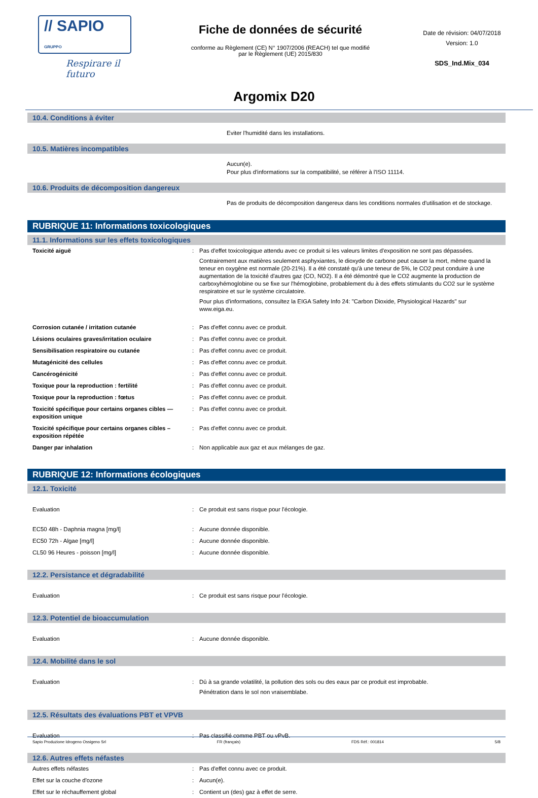// SAPIO GRUPPO
Respirare il futuro
Fiche de données de sécurité
conforme au Règlement (CE) N° 1907/2006 (REACH) tel que modifié
par le Règlement (UE) 2015/830
Date de révision: 04/07/2018
Version: 1.0
SDS_Ind.Mix_034
Argomix D20
10.4. Conditions à éviter
Eviter l'humidité dans les installations.
10.5. Matières incompatibles
Aucun(e).
Pour plus d'informations sur la compatibilité, se référer à l'ISO 11114.
10.6. Produits de décomposition dangereux
Pas de produits de décomposition dangereux dans les conditions normales d'utilisation et de stockage.
RUBRIQUE 11: Informations toxicologiques
11.1. Informations sur les effets toxicologiques
Toxicité aiguë : Pas d'effet toxicologique attendu avec ce produit si les valeurs limites d'exposition ne sont pas dépassées.
Contrairement aux matières seulement asphyxiantes, le dioxyde de carbone peut causer la mort, même quand la teneur en oxygène est normale (20-21%). Il a été constaté qu'à une teneur de 5%, le CO2 peut conduire à une augmentation de la toxicité d'autres gaz (CO, NO2). Il a été démontré que le CO2 augmente la production de carboxyhémoglobine ou se fixe sur l'hémoglobine, probablement du à des effets stimulants du CO2 sur le système respiratoire et sur le système circulatoire.
Pour plus d'informations, consultez la EIGA Safety Info 24: "Carbon Dioxide, Physiological Hazards" sur www.eiga.eu.
Corrosion cutanée / irritation cutanée : Pas d'effet connu avec ce produit.
Lésions oculaires graves/irritation oculaire : Pas d'effet connu avec ce produit.
Sensibilisation respiratoire ou cutanée : Pas d'effet connu avec ce produit.
Mutagénicité des cellules : Pas d'effet connu avec ce produit.
Cancérogénicité : Pas d'effet connu avec ce produit.
Toxique pour la reproduction : fertilité : Pas d'effet connu avec ce produit.
Toxique pour la reproduction : fœtus : Pas d'effet connu avec ce produit.
Toxicité spécifique pour certains organes cibles — exposition unique
: Pas d'effet connu avec ce produit.
Toxicité spécifique pour certains organes cibles – exposition répétée
: Pas d'effet connu avec ce produit.
Danger par inhalation : Non applicable aux gaz et aux mélanges de gaz.
RUBRIQUE 12: Informations écologiques
12.1. Toxicité
Evaluation : Ce produit est sans risque pour l'écologie.
EC50 48h - Daphnia magna [mg/l] : Aucune donnée disponible.
EC50 72h - Algae [mg/l] : Aucune donnée disponible.
CL50 96 Heures - poisson [mg/l] : Aucune donnée disponible.
12.2. Persistance et dégradabilité
Evaluation : Ce produit est sans risque pour l'écologie.
12.3. Potentiel de bioaccumulation
Evaluation : Aucune donnée disponible.
12.4. Mobilité dans le sol
Evaluation : Dû à sa grande volatilité, la pollution des sols ou des eaux par ce produit est improbable.
Pénétration dans le sol non vraisemblabe.
12.5. Résultats des évaluations PBT et VPVB
Evaluation : Pas classifié comme PBT ou vPvB.
12.6. Autres effets néfastes
Autres effets néfastes : Pas d'effet connu avec ce produit.
Effet sur la couche d'ozone : Aucun(e).
Effet sur le réchauffement global : Contient un (des) gaz à effet de serre.
Sapio Produzione Idrogeno Ossigeno Srl FR (français) FDS Réf.: 001814 5/8